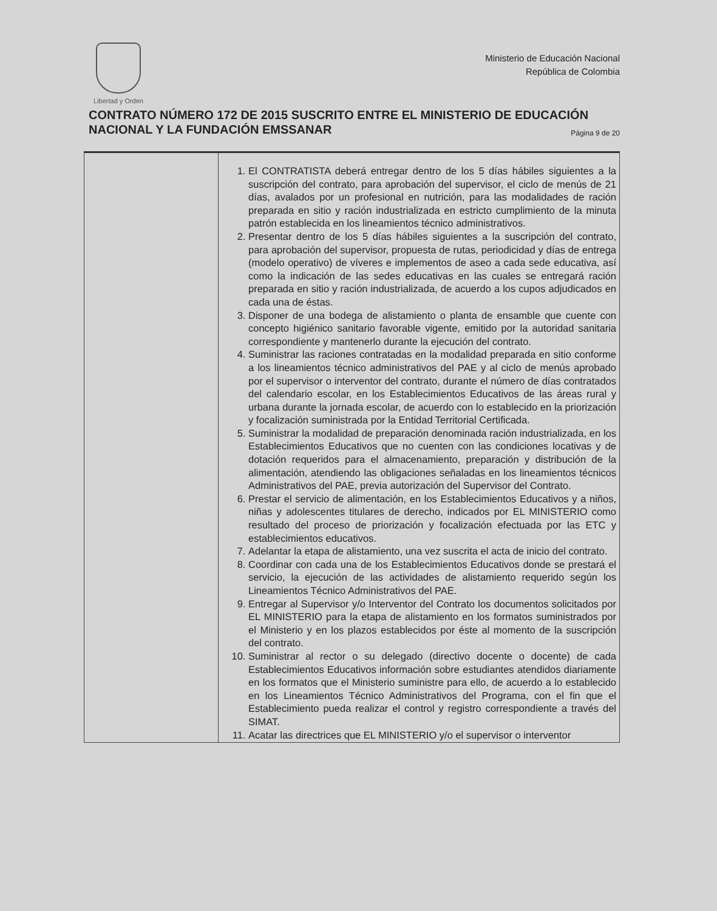Libertad y Orden
Ministerio de Educación Nacional
República de Colombia
CONTRATO NÚMERO 172 DE 2015 SUSCRITO ENTRE EL MINISTERIO DE EDUCACIÓN NACIONAL Y LA FUNDACIÓN EMSSANAR Página 9 de 20
| | 1. El CONTRATISTA deberá entregar dentro de los 5 días hábiles siguientes a la suscripción del contrato, para aprobación del supervisor, el ciclo de menús de 21 días, avalados por un profesional en nutrición, para las modalidades de ración preparada en sitio y ración industrializada en estricto cumplimiento de la minuta patrón establecida en los lineamientos técnico administrativos. 2. Presentar dentro de los 5 días hábiles siguientes a la suscripción del contrato, para aprobación del supervisor, propuesta de rutas, periodicidad y días de entrega (modelo operativo) de víveres e implementos de aseo a cada sede educativa, así como la indicación de las sedes educativas en las cuales se entregará ración preparada en sitio y ración industrializada, de acuerdo a los cupos adjudicados en cada una de éstas. 3. Disponer de una bodega de alistamiento o planta de ensamble que cuente con concepto higiénico sanitario favorable vigente, emitido por la autoridad sanitaria correspondiente y mantenerlo durante la ejecución del contrato. 4. Suministrar las raciones contratadas en la modalidad preparada en sitio conforme a los lineamientos técnico administrativos del PAE y al ciclo de menús aprobado por el supervisor o interventor del contrato, durante el número de días contratados del calendario escolar, en los Establecimientos Educativos de las áreas rural y urbana durante la jornada escolar, de acuerdo con lo establecido en la priorización y focalización suministrada por la Entidad Territorial Certificada. 5. Suministrar la modalidad de preparación denominada ración industrializada, en los Establecimientos Educativos que no cuenten con las condiciones locativas y de dotación requeridos para el almacenamiento, preparación y distribución de la alimentación, atendiendo las obligaciones señaladas en los lineamientos técnicos Administrativos del PAE, previa autorización del Supervisor del Contrato. 6. Prestar el servicio de alimentación, en los Establecimientos Educativos y a niños, niñas y adolescentes titulares de derecho, indicados por EL MINISTERIO como resultado del proceso de priorización y focalización efectuada por las ETC y establecimientos educativos. 7. Adelantar la etapa de alistamiento, una vez suscrita el acta de inicio del contrato. 8. Coordinar con cada una de los Establecimientos Educativos donde se prestará el servicio, la ejecución de las actividades de alistamiento requerido según los Lineamientos Técnico Administrativos del PAE. 9. Entregar al Supervisor y/o Interventor del Contrato los documentos solicitados por EL MINISTERIO para la etapa de alistamiento en los formatos suministrados por el Ministerio y en los plazos establecidos por éste al momento de la suscripción del contrato. 10. Suministrar al rector o su delegado (directivo docente o docente) de cada Establecimientos Educativos información sobre estudiantes atendidos diariamente en los formatos que el Ministerio suministre para ello, de acuerdo a lo establecido en los Lineamientos Técnico Administrativos del Programa, con el fin que el Establecimiento pueda realizar el control y registro correspondiente a través del SIMAT. 11. Acatar las directrices que EL MINISTERIO y/o el supervisor o interventor |